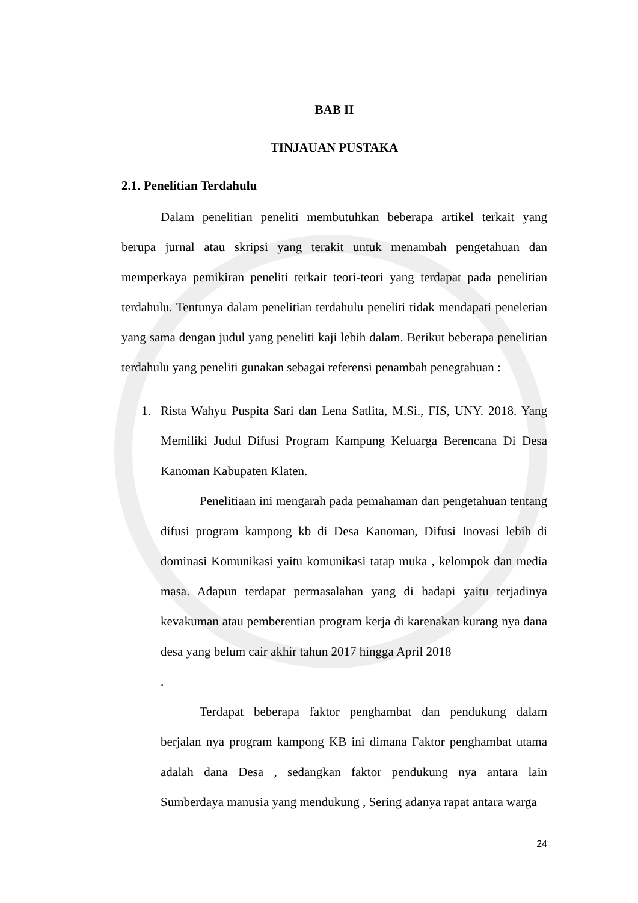BAB II
TINJAUAN PUSTAKA
2.1. Penelitian Terdahulu
Dalam penelitian peneliti membutuhkan beberapa artikel terkait yang berupa jurnal atau skripsi yang terakit untuk menambah pengetahuan dan memperkaya pemikiran peneliti terkait teori-teori yang terdapat pada penelitian terdahulu. Tentunya dalam penelitian terdahulu peneliti tidak mendapati peneletian yang sama dengan judul yang peneliti kaji lebih dalam. Berikut beberapa penelitian terdahulu yang peneliti gunakan sebagai referensi penambah penegtahuan :
1. Rista Wahyu Puspita Sari dan Lena Satlita, M.Si., FIS, UNY. 2018. Yang Memiliki Judul Difusi Program Kampung Keluarga Berencana Di Desa Kanoman Kabupaten Klaten.
Penelitiaan ini mengarah pada pemahaman dan pengetahuan tentang difusi program kampong kb di Desa Kanoman, Difusi Inovasi lebih di dominasi Komunikasi yaitu komunikasi tatap muka , kelompok dan media masa. Adapun terdapat permasalahan yang di hadapi yaitu terjadinya kevakuman atau pemberentian program kerja di karenakan kurang nya dana desa yang belum cair akhir tahun 2017 hingga April 2018
.
Terdapat beberapa faktor penghambat dan pendukung dalam berjalan nya program kampong KB ini dimana Faktor penghambat utama adalah dana Desa , sedangkan faktor pendukung nya antara lain Sumberdaya manusia yang mendukung , Sering adanya rapat antara warga
24